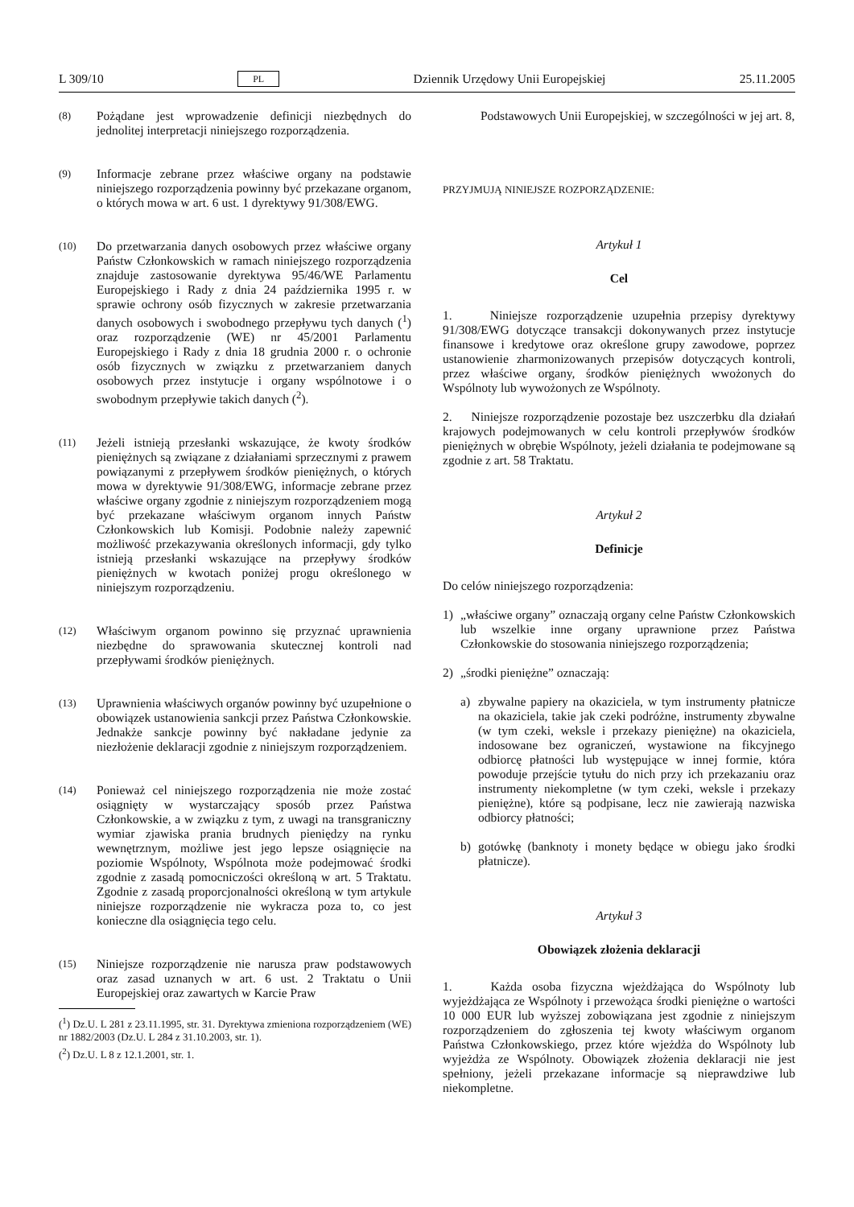L 309/10 PL Dziennik Urzędowy Unii Europejskiej 25.11.2005
(8) Pożądane jest wprowadzenie definicji niezbędnych do jednolitej interpretacji niniejszego rozporządzenia.
(9) Informacje zebrane przez właściwe organy na podstawie niniejszego rozporządzenia powinny być przekazane organom, o których mowa w art. 6 ust. 1 dyrektywy 91/308/EWG.
(10) Do przetwarzania danych osobowych przez właściwe organy Państw Członkowskich w ramach niniejszego rozporządzenia znajduje zastosowanie dyrektywa 95/46/WE Parlamentu Europejskiego i Rady z dnia 24 października 1995 r. w sprawie ochrony osób fizycznych w zakresie przetwarzania danych osobowych i swobodnego przepływu tych danych (<sup>1</sup>) oraz rozporządzenie (WE) nr 45/2001 Parlamentu Europejskiego i Rady z dnia 18 grudnia 2000 r. o ochronie osób fizycznych w związku z przetwarzaniem danych osobowych przez instytucje i organy wspólnotowe i o swobodnym przepływie takich danych (<sup>2</sup>).
(11) Jeżeli istnieją przesłanki wskazujące, że kwoty środków pieniężnych są związane z działaniami sprzecznymi z prawem powiązanymi z przepływem środków pieniężnych, o których mowa w dyrektywie 91/308/EWG, informacje zebrane przez właściwe organy zgodnie z niniejszym rozporządzeniem mogą być przekazane właściwym organom innych Państw Członkowskich lub Komisji. Podobnie należy zapewnić możliwość przekazywania określonych informacji, gdy tylko istnieją przesłanki wskazujące na przepływy środków pieniężnych w kwotach poniżej progu określonego w niniejszym rozporządzeniu.
(12) Właściwym organom powinno się przyznać uprawnienia niezbędne do sprawowania skutecznej kontroli nad przepływami środków pieniężnych.
(13) Uprawnienia właściwych organów powinny być uzupełnione o obowiązek ustanowienia sankcji przez Państwa Członkowskie. Jednakże sankcje powinny być nakładane jedynie za niezłożenie deklaracji zgodnie z niniejszym rozporządzeniem.
(14) Ponieważ cel niniejszego rozporządzenia nie może zostać osiągnięty w wystarczający sposób przez Państwa Członkowskie, a w związku z tym, z uwagi na transgraniczny wymiar zjawiska prania brudnych pieniędzy na rynku wewnętrznym, możliwe jest jego lepsze osiągnięcie na poziomie Wspólnoty, Wspólnota może podejmować środki zgodnie z zasadą pomocniczości określoną w art. 5 Traktatu. Zgodnie z zasadą proporcjonalności określoną w tym artykule niniejsze rozporządzenie nie wykracza poza to, co jest konieczne dla osiągnięcia tego celu.
(15) Niniejsze rozporządzenie nie narusza praw podstawowych oraz zasad uznanych w art. 6 ust. 2 Traktatu o Unii Europejskiej oraz zawartych w Karcie Praw
(<sup>1</sup>) Dz.U. L 281 z 23.11.1995, str. 31. Dyrektywa zmieniona rozporządzeniem (WE) nr 1882/2003 (Dz.U. L 284 z 31.10.2003, str. 1).
(<sup>2</sup>) Dz.U. L 8 z 12.1.2001, str. 1.
Podstawowych Unii Europejskiej, w szczególności w jej art. 8,
PRZYJMUJĄ NINIEJSZE ROZPORZĄDZENIE:
Artykuł 1
Cel
1. Niniejsze rozporządzenie uzupełnia przepisy dyrektywy 91/308/EWG dotyczące transakcji dokonywanych przez instytucje finansowe i kredytowe oraz określone grupy zawodowe, poprzez ustanowienie zharmonizowanych przepisów dotyczących kontroli, przez właściwe organy, środków pieniężnych wwożonych do Wspólnoty lub wywożonych ze Wspólnoty.
2. Niniejsze rozporządzenie pozostaje bez uszczerbku dla działań krajowych podejmowanych w celu kontroli przepływów środków pieniężnych w obrębie Wspólnoty, jeżeli działania te podejmowane są zgodnie z art. 58 Traktatu.
Artykuł 2
Definicje
Do celów niniejszego rozporządzenia:
1) „właściwe organy” oznaczają organy celne Państw Członkowskich lub wszelkie inne organy uprawnione przez Państwa Członkowskie do stosowania niniejszego rozporządzenia;
2) „środki pieniężne” oznaczają:
a) zbywalne papiery na okaziciela, w tym instrumenty płatnicze na okaziciela, takie jak czeki podróżne, instrumenty zbywalne (w tym czeki, weksle i przekazy pieniężne) na okaziciela, indosowane bez ograniczeń, wystawione na fikcyjnego odbiorcę płatności lub występujące w innej formie, która powoduje przejście tytułu do nich przy ich przekazaniu oraz instrumenty niekompletne (w tym czeki, weksle i przekazy pieniężne), które są podpisane, lecz nie zawierają nazwiska odbiorcy płatności;
b) gotówkę (banknoty i monety będące w obiegu jako środki płatnicze).
Artykuł 3
Obowiązek złożenia deklaracji
1. Każda osoba fizyczna wjeżdżająca do Wspólnoty lub wyjeżdżająca ze Wspólnoty i przewożąca środki pieniężne o wartości 10 000 EUR lub wyższej zobowiązana jest zgodnie z niniejszym rozporządzeniem do zgłoszenia tej kwoty właściwym organom Państwa Członkowskiego, przez które wjeżdża do Wspólnoty lub wyjeżdża ze Wspólnoty. Obowiązek złożenia deklaracji nie jest spełniony, jeżeli przekazane informacje są nieprawdziwe lub niekompletne.